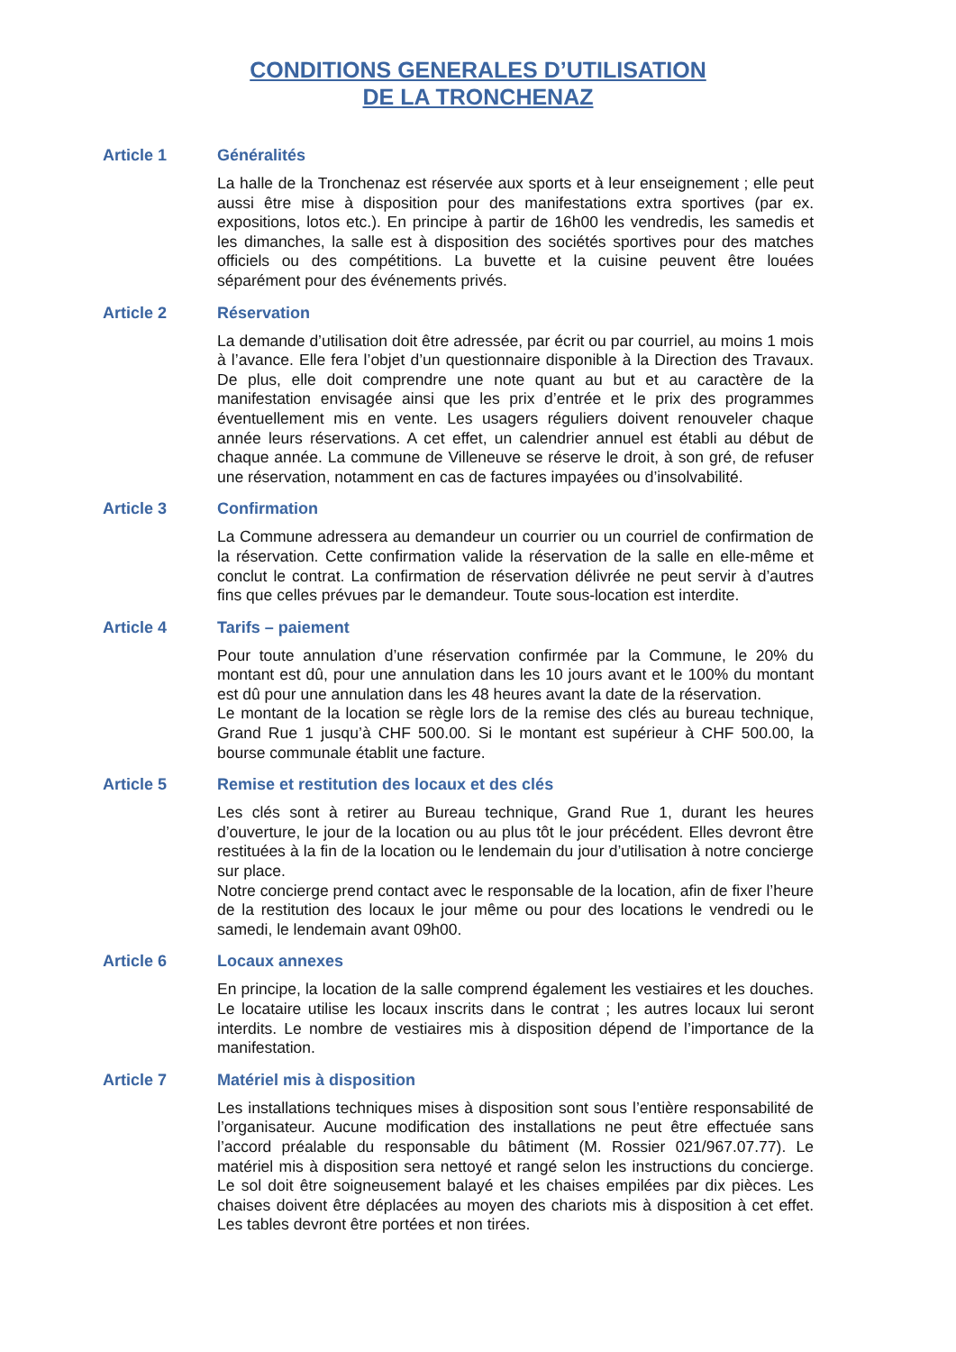CONDITIONS GENERALES D’UTILISATION
DE LA TRONCHENAZ
Article 1 Généralités
La halle de la Tronchenaz est réservée aux sports et à leur enseignement ; elle peut aussi être mise à disposition pour des manifestations extra sportives (par ex. expositions, lotos etc.). En principe à partir de 16h00 les vendredis, les samedis et les dimanches, la salle est à disposition des sociétés sportives pour des matches officiels ou des compétitions. La buvette et la cuisine peuvent être louées séparément pour des événements privés.
Article 2 Réservation
La demande d’utilisation doit être adressée, par écrit ou par courriel, au moins 1 mois à l’avance. Elle fera l’objet d’un questionnaire disponible à la Direction des Travaux. De plus, elle doit comprendre une note quant au but et au caractère de la manifestation envisagée ainsi que les prix d’entrée et le prix des programmes éventuellement mis en vente. Les usagers réguliers doivent renouveler chaque année leurs réservations. A cet effet, un calendrier annuel est établi au début de chaque année. La commune de Villeneuve se réserve le droit, à son gré, de refuser une réservation, notamment en cas de factures impayées ou d’insolvabilité.
Article 3 Confirmation
La Commune adressera au demandeur un courrier ou un courriel de confirmation de la réservation. Cette confirmation valide la réservation de la salle en elle-même et conclut le contrat. La confirmation de réservation délivrée ne peut servir à d’autres fins que celles prévues par le demandeur. Toute sous-location est interdite.
Article 4 Tarifs – paiement
Pour toute annulation d’une réservation confirmée par la Commune, le 20% du montant est dû, pour une annulation dans les 10 jours avant et le 100% du montant est dû pour une annulation dans les 48 heures avant la date de la réservation.
Le montant de la location se règle lors de la remise des clés au bureau technique, Grand Rue 1 jusqu’à CHF 500.00. Si le montant est supérieur à CHF 500.00, la bourse communale établit une facture.
Article 5 Remise et restitution des locaux et des clés
Les clés sont à retirer au Bureau technique, Grand Rue 1, durant les heures d’ouverture, le jour de la location ou au plus tôt le jour précédent. Elles devront être restituées à la fin de la location ou le lendemain du jour d’utilisation à notre concierge sur place.
Notre concierge prend contact avec le responsable de la location, afin de fixer l’heure de la restitution des locaux le jour même ou pour des locations le vendredi ou le samedi, le lendemain avant 09h00.
Article 6 Locaux annexes
En principe, la location de la salle comprend également les vestiaires et les douches. Le locataire utilise les locaux inscrits dans le contrat ; les autres locaux lui seront interdits. Le nombre de vestiaires mis à disposition dépend de l’importance de la manifestation.
Article 7 Matériel mis à disposition
Les installations techniques mises à disposition sont sous l’entière responsabilité de l’organisateur. Aucune modification des installations ne peut être effectuée sans l’accord préalable du responsable du bâtiment (M. Rossier 021/967.07.77). Le matériel mis à disposition sera nettoyé et rangé selon les instructions du concierge. Le sol doit être soigneusement balayé et les chaises empilées par dix pièces. Les chaises doivent être déplacées au moyen des chariots mis à disposition à cet effet. Les tables devront être portées et non tirées.